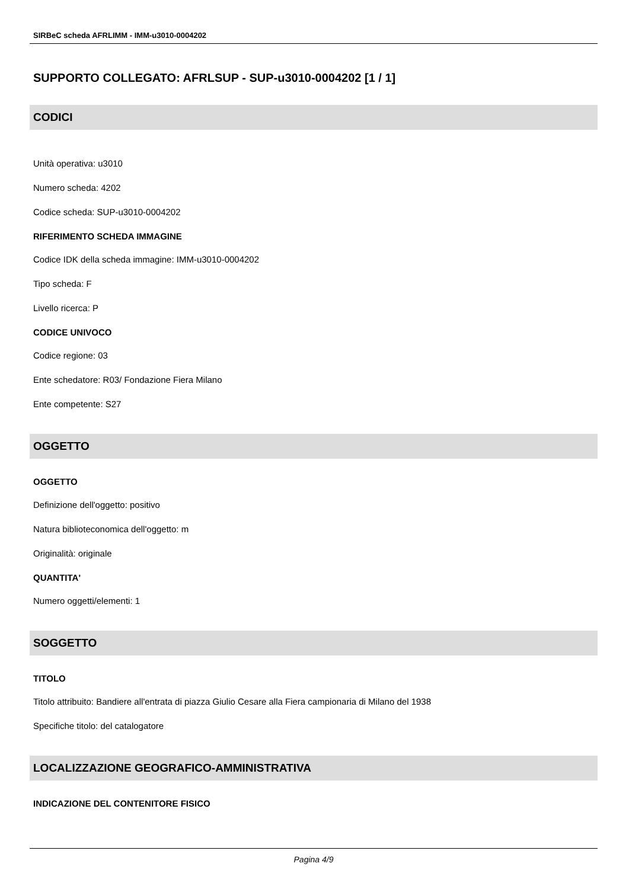SIRBeC scheda AFRLIMM - IMM-u3010-0004202
SUPPORTO COLLEGATO: AFRLSUP - SUP-u3010-0004202 [1 / 1]
CODICI
Unità operativa: u3010
Numero scheda: 4202
Codice scheda: SUP-u3010-0004202
RIFERIMENTO SCHEDA IMMAGINE
Codice IDK della scheda immagine: IMM-u3010-0004202
Tipo scheda: F
Livello ricerca: P
CODICE UNIVOCO
Codice regione: 03
Ente schedatore: R03/ Fondazione Fiera Milano
Ente competente: S27
OGGETTO
OGGETTO
Definizione dell'oggetto: positivo
Natura biblioteconomica dell'oggetto: m
Originalità: originale
QUANTITA'
Numero oggetti/elementi: 1
SOGGETTO
TITOLO
Titolo attribuito: Bandiere all'entrata di piazza Giulio Cesare alla Fiera campionaria di Milano del 1938
Specifiche titolo: del catalogatore
LOCALIZZAZIONE GEOGRAFICO-AMMINISTRATIVA
INDICAZIONE DEL CONTENITORE FISICO
Pagina 4/9